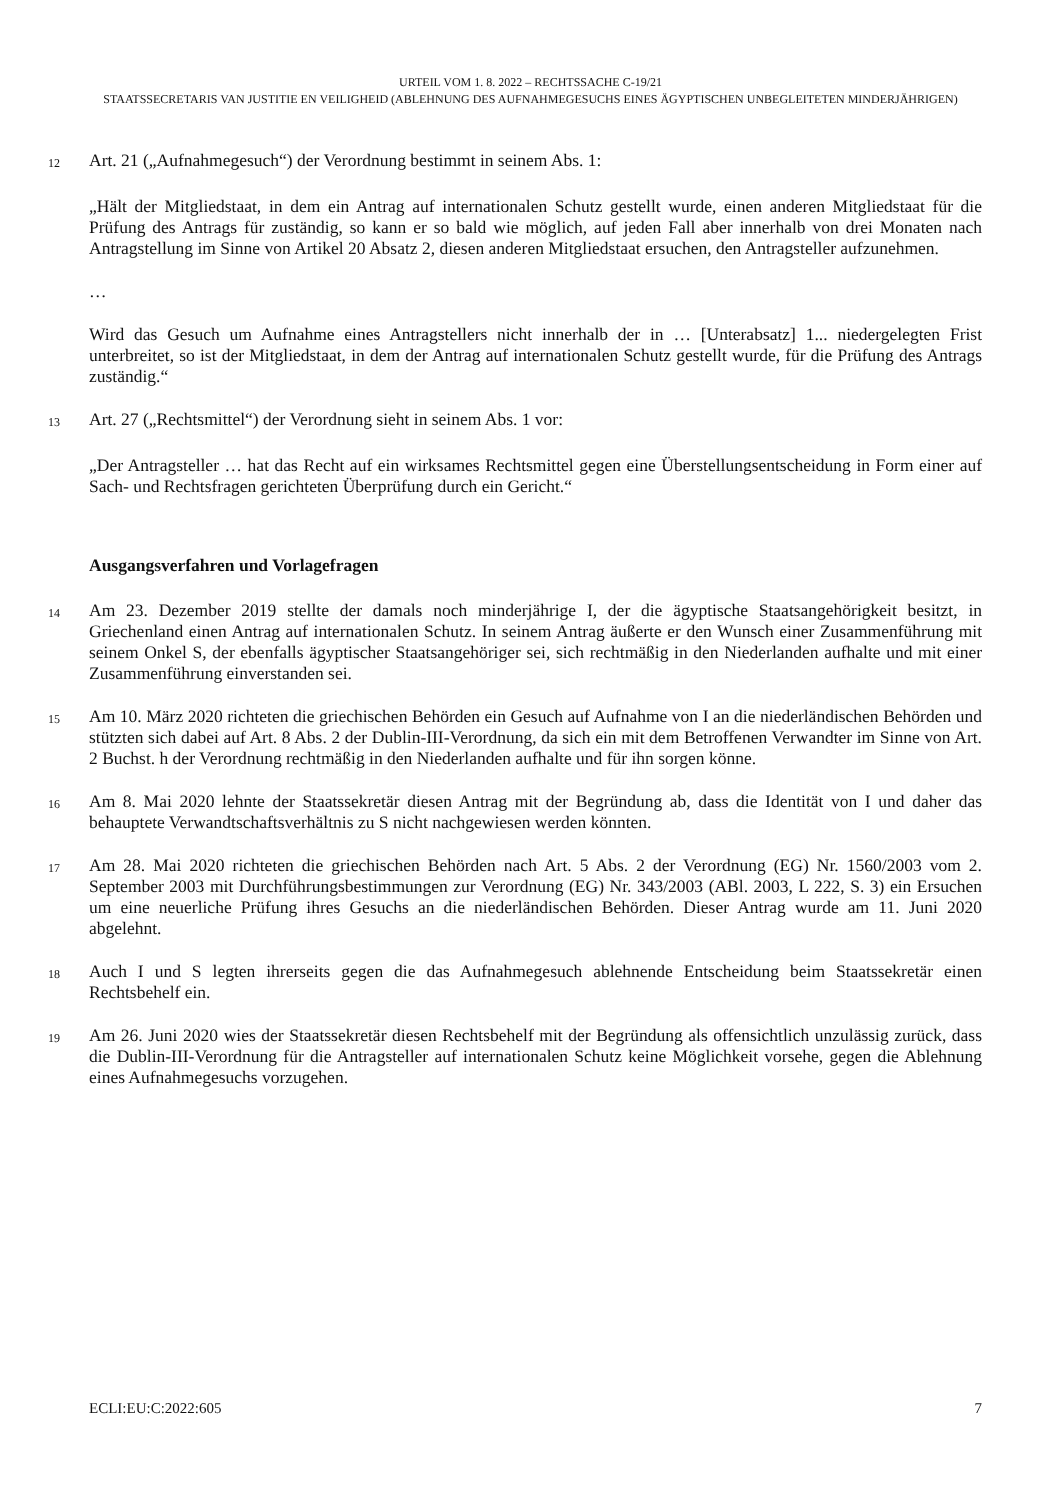URTEIL VOM 1. 8. 2022 – RECHTSSACHE C-19/21
STAATSSECRETARIS VAN JUSTITIE EN VEILIGHEID (ABLEHNUNG DES AUFNAHMEGESUCHS EINES ÄGYPTISCHEN UNBEGLEITETEN MINDERJÄHRIGEN)
12
Art. 21 („Aufnahmegesuch“) der Verordnung bestimmt in seinem Abs. 1:
„Hält der Mitgliedstaat, in dem ein Antrag auf internationalen Schutz gestellt wurde, einen anderen Mitgliedstaat für die Prüfung des Antrags für zuständig, so kann er so bald wie möglich, auf jeden Fall aber innerhalb von drei Monaten nach Antragstellung im Sinne von Artikel 20 Absatz 2, diesen anderen Mitgliedstaat ersuchen, den Antragsteller aufzunehmen.
…
Wird das Gesuch um Aufnahme eines Antragstellers nicht innerhalb der in … [Unterabsatz] 1... niedergelegten Frist unterbreitet, so ist der Mitgliedstaat, in dem der Antrag auf internationalen Schutz gestellt wurde, für die Prüfung des Antrags zuständig.“
13
Art. 27 („Rechtsmittel“) der Verordnung sieht in seinem Abs. 1 vor:
„Der Antragsteller … hat das Recht auf ein wirksames Rechtsmittel gegen eine Überstellungsentscheidung in Form einer auf Sach- und Rechtsfragen gerichteten Überprüfung durch ein Gericht.“
Ausgangsverfahren und Vorlagefragen
14
Am 23. Dezember 2019 stellte der damals noch minderjährige I, der die ägyptische Staatsangehörigkeit besitzt, in Griechenland einen Antrag auf internationalen Schutz. In seinem Antrag äußerte er den Wunsch einer Zusammenführung mit seinem Onkel S, der ebenfalls ägyptischer Staatsangehöriger sei, sich rechtmäßig in den Niederlanden aufhalte und mit einer Zusammenführung einverstanden sei.
15
Am 10. März 2020 richteten die griechischen Behörden ein Gesuch auf Aufnahme von I an die niederländischen Behörden und stützten sich dabei auf Art. 8 Abs. 2 der Dublin-III-Verordnung, da sich ein mit dem Betroffenen Verwandter im Sinne von Art. 2 Buchst. h der Verordnung rechtmäßig in den Niederlanden aufhalte und für ihn sorgen könne.
16
Am 8. Mai 2020 lehnte der Staatssekretär diesen Antrag mit der Begründung ab, dass die Identität von I und daher das behauptete Verwandtschaftsverhältnis zu S nicht nachgewiesen werden könnten.
17
Am 28. Mai 2020 richteten die griechischen Behörden nach Art. 5 Abs. 2 der Verordnung (EG) Nr. 1560/2003 vom 2. September 2003 mit Durchführungsbestimmungen zur Verordnung (EG) Nr. 343/2003 (ABl. 2003, L 222, S. 3) ein Ersuchen um eine neuerliche Prüfung ihres Gesuchs an die niederländischen Behörden. Dieser Antrag wurde am 11. Juni 2020 abgelehnt.
18
Auch I und S legten ihrerseits gegen die das Aufnahmegesuch ablehnende Entscheidung beim Staatssekretär einen Rechtsbehelf ein.
19
Am 26. Juni 2020 wies der Staatssekretär diesen Rechtsbehelf mit der Begründung als offensichtlich unzulässig zurück, dass die Dublin-III-Verordnung für die Antragsteller auf internationalen Schutz keine Möglichkeit vorsehe, gegen die Ablehnung eines Aufnahmegesuchs vorzugehen.
ECLI:EU:C:2022:605 7